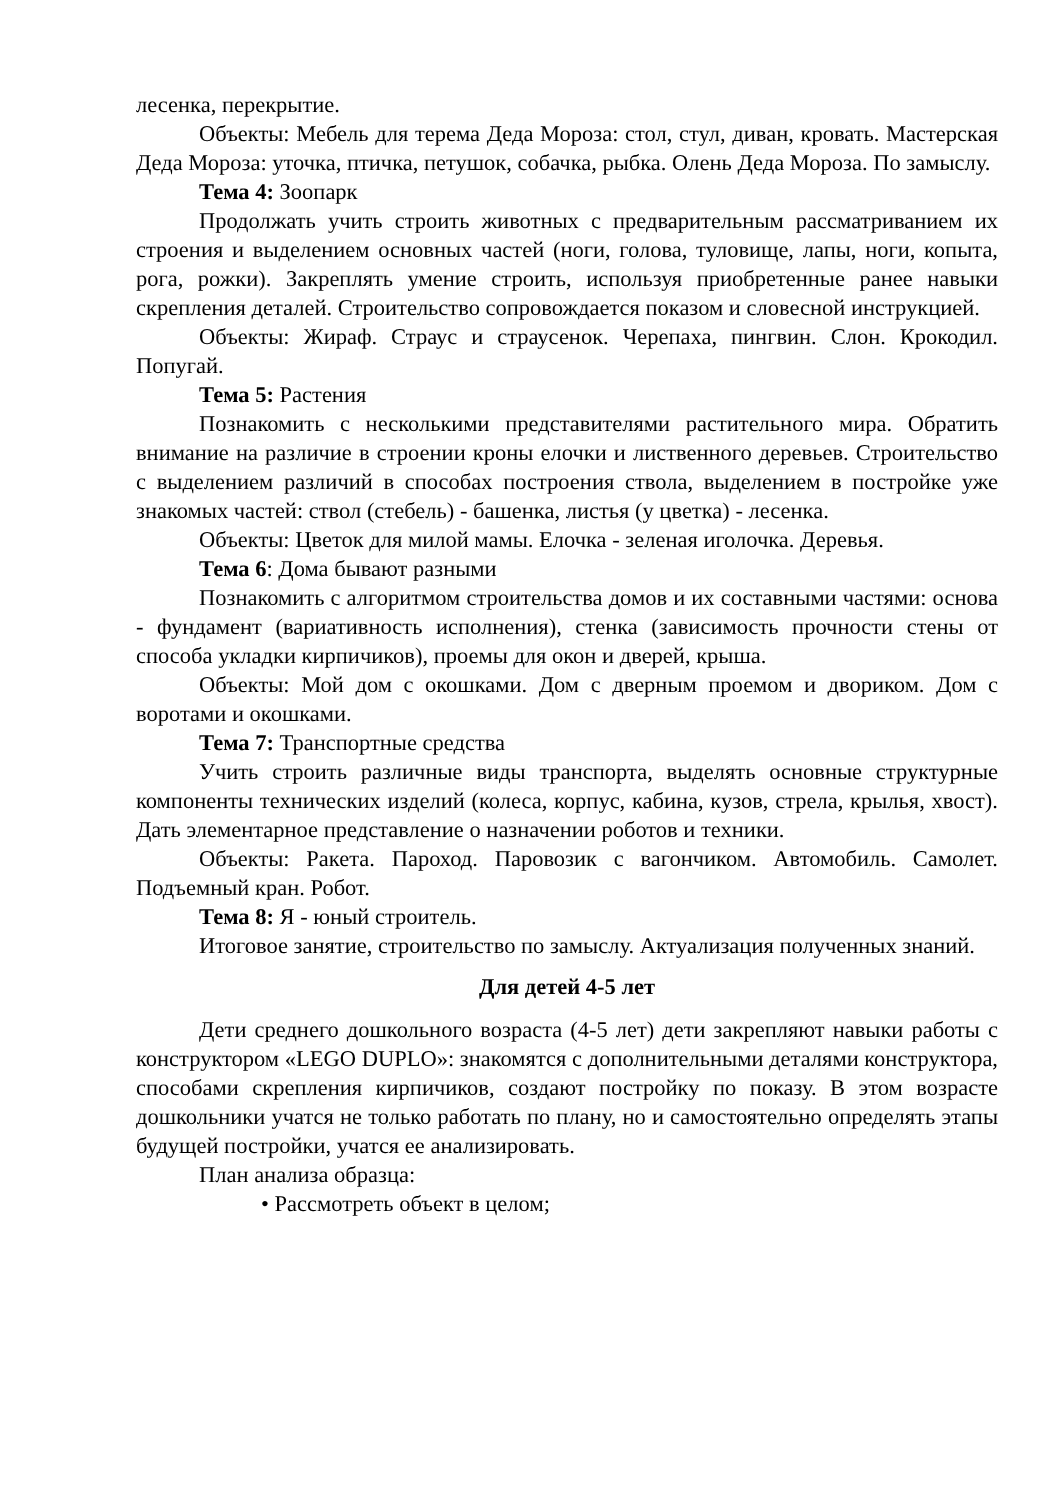лесенка, перекрытие.
Объекты: Мебель для терема Деда Мороза: стол, стул, диван, кровать. Мастерская Деда Мороза: уточка, птичка, петушок, собачка, рыбка. Олень Деда Мороза. По замыслу.
Тема 4: Зоопарк
Продолжать учить строить животных с предварительным рассматриванием их строения и выделением основных частей (ноги, голова, туловище, лапы, ноги, копыта, рога, рожки). Закреплять умение строить, используя приобретенные ранее навыки скрепления деталей. Строительство сопровождается показом и словесной инструкцией.
Объекты: Жираф. Страус и страусенок. Черепаха, пингвин. Слон. Крокодил. Попугай.
Тема 5: Растения
Познакомить с несколькими представителями растительного мира. Обратить внимание на различие в строении кроны елочки и лиственного деревьев. Строительство с выделением различий в способах построения ствола, выделением в постройке уже знакомых частей: ствол (стебель) - башенка, листья (у цветка) - лесенка.
Объекты: Цветок для милой мамы. Елочка - зеленая иголочка. Деревья.
Тема 6: Дома бывают разными
Познакомить с алгоритмом строительства домов и их составными частями: основа - фундамент (вариативность исполнения), стенка (зависимость прочности стены от способа укладки кирпичиков), проемы для окон и дверей, крыша.
Объекты: Мой дом с окошками. Дом с дверным проемом и двориком. Дом с воротами и окошками.
Тема 7: Транспортные средства
Учить строить различные виды транспорта, выделять основные структурные компоненты технических изделий (колеса, корпус, кабина, кузов, стрела, крылья, хвост). Дать элементарное представление о назначении роботов и техники.
Объекты: Ракета. Пароход. Паровозик с вагончиком. Автомобиль. Самолет. Подъемный кран. Робот.
Тема 8: Я - юный строитель.
Итоговое занятие, строительство по замыслу. Актуализация полученных знаний.
Для детей 4-5 лет
Дети среднего дошкольного возраста (4-5 лет) дети закрепляют навыки работы с конструктором «LEGO DUPLO»: знакомятся с дополнительными деталями конструктора, способами скрепления кирпичиков, создают постройку по показу. В этом возрасте дошкольники учатся не только работать по плану, но и самостоятельно определять этапы будущей постройки, учатся ее анализировать.
План анализа образца:
• Рассмотреть объект в целом;